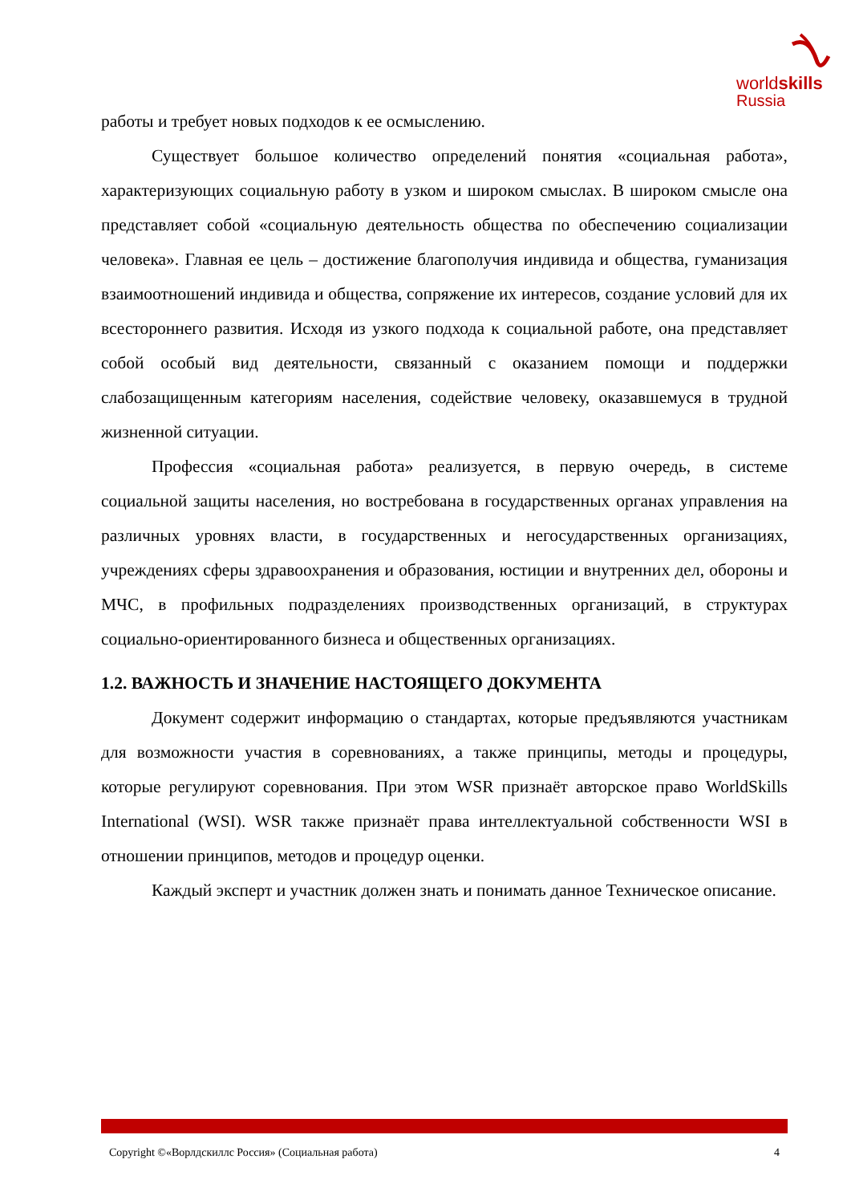worldskills
Russia
работы и требует новых подходов к ее осмыслению.
Существует большое количество определений понятия «социальная работа», характеризующих социальную работу в узком и широком смыслах. В широком смысле она представляет собой «социальную деятельность общества по обеспечению социализации человека». Главная ее цель – достижение благополучия индивида и общества, гуманизация взаимоотношений индивида и общества, сопряжение их интересов, создание условий для их всестороннего развития. Исходя из узкого подхода к социальной работе, она представляет собой особый вид деятельности, связанный с оказанием помощи и поддержки слабозащищенным категориям населения, содействие человеку, оказавшемуся в трудной жизненной ситуации.
Профессия «социальная работа» реализуется, в первую очередь, в системе социальной защиты населения, но востребована в государственных органах управления на различных уровнях власти, в государственных и негосударственных организациях, учреждениях сферы здравоохранения и образования, юстиции и внутренних дел, обороны и МЧС, в профильных подразделениях производственных организаций, в структурах социально-ориентированного бизнеса и общественных организациях.
1.2. ВАЖНОСТЬ И ЗНАЧЕНИЕ НАСТОЯЩЕГО ДОКУМЕНТА
Документ содержит информацию о стандартах, которые предъявляются участникам для возможности участия в соревнованиях, а также принципы, методы и процедуры, которые регулируют соревнования. При этом WSR признаёт авторское право WorldSkills International (WSI). WSR также признаёт права интеллектуальной собственности WSI в отношении принципов, методов и процедур оценки.
Каждый эксперт и участник должен знать и понимать данное Техническое описание.
Copyright ©«Ворлдскиллс Россия» (Социальная работа) 4